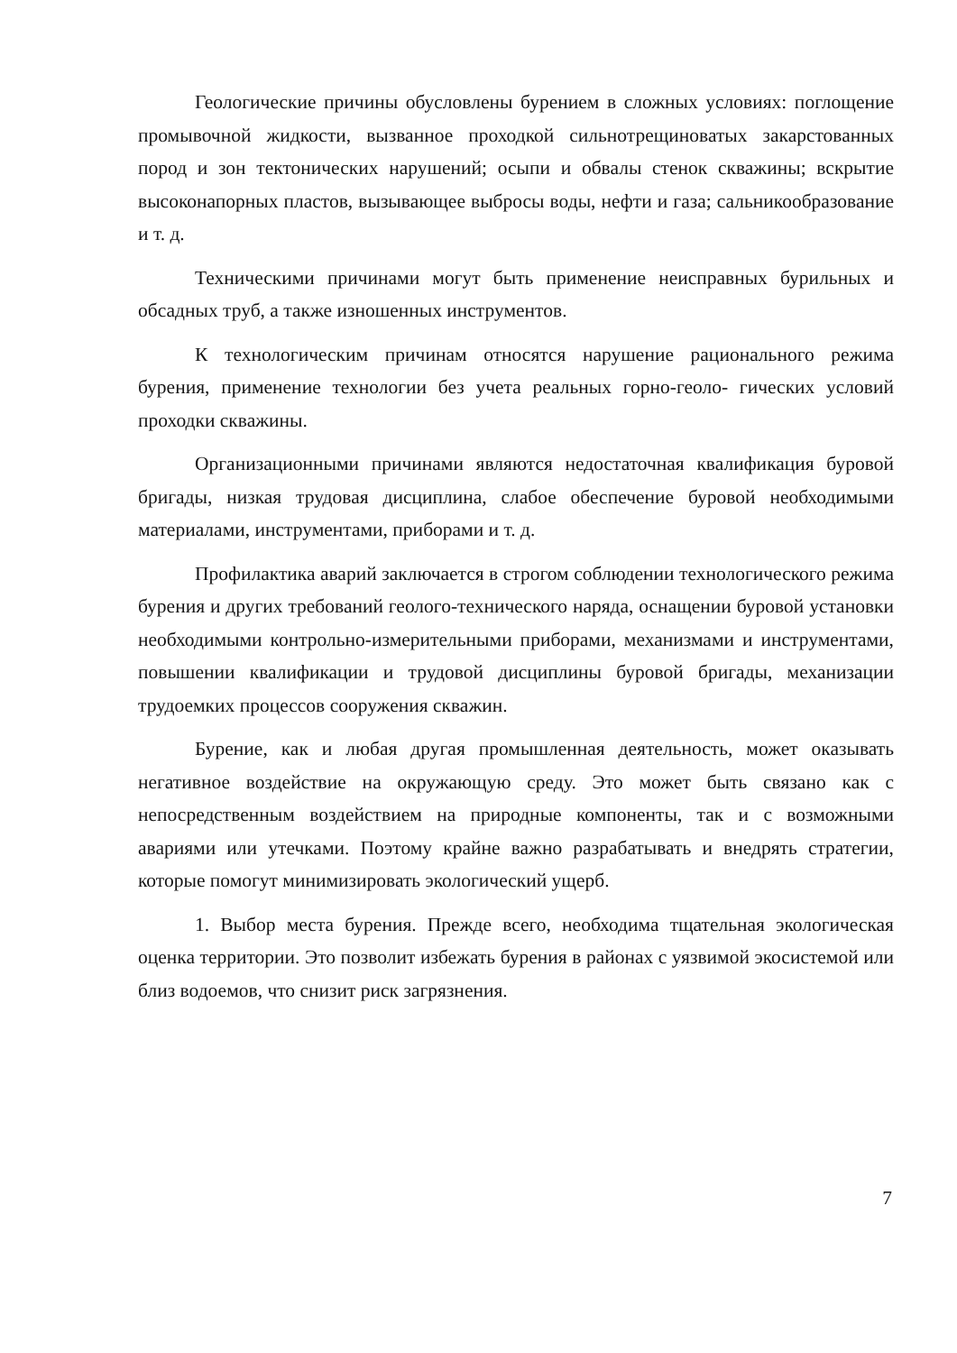Геологические причины обусловлены бурением в сложных условиях: поглощение промывочной жидкости, вызванное проходкой сильнотрещиноватых закарстованных пород и зон тектонических нарушений; осыпи и обвалы стенок скважины; вскрытие высоконапорных пластов, вызывающее выбросы воды, нефти и газа; сальникообразование и т. д.
Техническими причинами могут быть применение неисправных бурильных и обсадных труб, а также изношенных инструментов.
К технологическим причинам относятся нарушение рационального режима бурения, применение технологии без учета реальных горно-геоло- гических условий проходки скважины.
Организационными причинами являются недостаточная квалификация буровой бригады, низкая трудовая дисциплина, слабое обеспечение буровой необходимыми материалами, инструментами, приборами и т. д.
Профилактика аварий заключается в строгом соблюдении технологического режима бурения и других требований геолого-технического наряда, оснащении буровой установки необходимыми контрольно-измерительными приборами, механизмами и инструментами, повышении квалификации и трудовой дисциплины буровой бригады, механизации трудоемких процессов сооружения скважин.
Бурение, как и любая другая промышленная деятельность, может оказывать негативное воздействие на окружающую среду. Это может быть связано как с непосредственным воздействием на природные компоненты, так и с возможными авариями или утечками. Поэтому крайне важно разрабатывать и внедрять стратегии, которые помогут минимизировать экологический ущерб.
1. Выбор места бурения. Прежде всего, необходима тщательная экологическая оценка территории. Это позволит избежать бурения в районах с уязвимой экосистемой или близ водоемов, что снизит риск загрязнения.
7